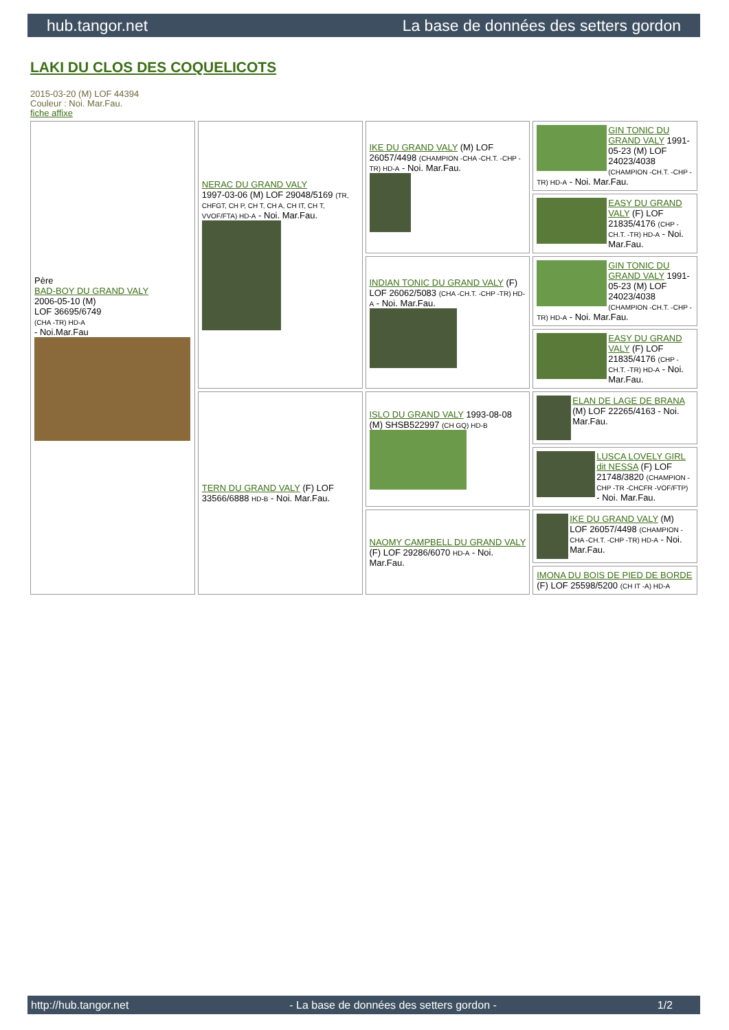hub.tangor.net La base de données des setters gordon
LAKI DU CLOS DES COQUELICOTS
2015-03-20 (M) LOF 44394
Couleur : Noi. Mar.Fau.
fiche affixe
| Père BAD-BOY DU GRAND VALY 2006-05-10 (M) LOF 36695/6749 (CHA -TR) HD-A - Noi.Mar.Fau | NERAC DU GRAND VALY 1997-03-06 (M) LOF 29048/5169 (TR, CHFGT, CH P, CH T, CH A, CH IT, CH T, VVOF/FTA) HD-A - Noi. Mar.Fau. | IKE DU GRAND VALY (M) LOF 26057/4498 (CHAMPION -CHA -CH.T. -CHP -TR) HD-A - Noi. Mar.Fau. | GIN TONIC DU GRAND VALY 1991-05-23 (M) LOF 24023/4038 (CHAMPION -CH.T. -CHP -TR) HD-A - Noi. Mar.Fau. |
| | | | EASY DU GRAND VALY (F) LOF 21835/4176 (CHP -CH.T. -TR) HD-A - Noi. Mar.Fau. |
| | | INDIAN TONIC DU GRAND VALY (F) LOF 26062/5083 (CHA -CH.T. -CHP -TR) HD-A - Noi. Mar.Fau. | GIN TONIC DU GRAND VALY 1991-05-23 (M) LOF 24023/4038 (CHAMPION -CH.T. -CHP -TR) HD-A - Noi. Mar.Fau. |
| | | | EASY DU GRAND VALY (F) LOF 21835/4176 (CHP -CH.T. -TR) HD-A - Noi. Mar.Fau. |
| | TERN DU GRAND VALY (F) LOF 33566/6888 HD-B - Noi. Mar.Fau. | ISLO DU GRAND VALY 1993-08-08 (M) SHSB522997 (CH GQ) HD-B | ELAN DE LAGE DE BRANA (M) LOF 22265/4163 - Noi. Mar.Fau. |
| | | | LUSCA LOVELY GIRL dit NESSA (F) LOF 21748/3820 (CHAMPION -CHP -TR -CHCFR -VOF/FTP) - Noi. Mar.Fau. |
| | | NAOMY CAMPBELL DU GRAND VALY (F) LOF 29286/6070 HD-A - Noi. Mar.Fau. | IKE DU GRAND VALY (M) LOF 26057/4498 (CHAMPION -CHA -CH.T. -CHP -TR) HD-A - Noi. Mar.Fau. |
| | | | IMONA DU BOIS DE PIED DE BORDE (F) LOF 25598/5200 (CH IT -A) HD-A |
http://hub.tangor.net - La base de données des setters gordon - 1/2